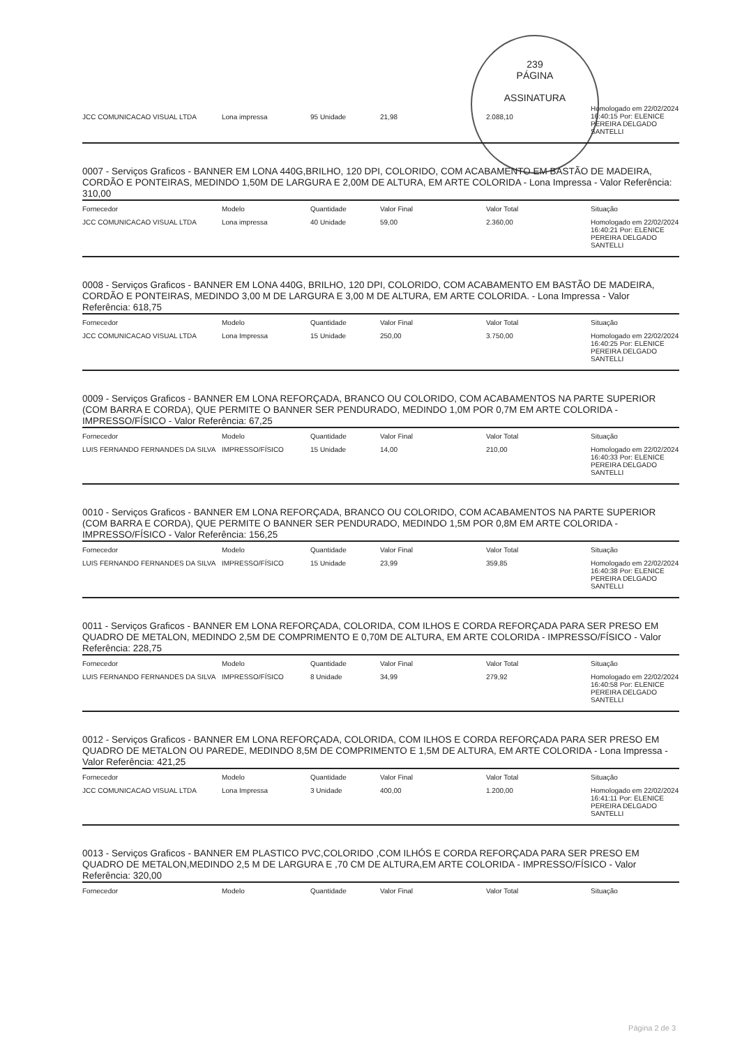239
PÁGINA
ASSINATURA
| JCC COMUNICACAO VISUAL LTDA | Lona impressa | 95 Unidade | 21,98 | 2.088,10 | Homologado em 22/02/2024 16:40:15 Por: ELENICE PEREIRA DELGADO SANTELLI |
0007 - Serviços Graficos - BANNER EM LONA 440G,BRILHO, 120 DPI, COLORIDO, COM ACABAMENTO EM BASTÃO DE MADEIRA, CORDÃO E PONTEIRAS, MEDINDO 1,50M DE LARGURA E 2,00M DE ALTURA, EM ARTE COLORIDA - Lona Impressa - Valor Referência: 310,00
| Fornecedor | Modelo | Quantidade | Valor Final | Valor Total | Situação |
| --- | --- | --- | --- | --- | --- |
| JCC COMUNICACAO VISUAL LTDA | Lona impressa | 40 Unidade | 59,00 | 2.360,00 | Homologado em 22/02/2024 16:40:21 Por: ELENICE PEREIRA DELGADO SANTELLI |
0008 - Serviços Graficos - BANNER EM LONA 440G, BRILHO, 120 DPI, COLORIDO, COM ACABAMENTO EM BASTÃO DE MADEIRA, CORDÃO E PONTEIRAS, MEDINDO 3,00 M DE LARGURA E 3,00 M DE ALTURA, EM ARTE COLORIDA. - Lona Impressa - Valor Referência: 618,75
| Fornecedor | Modelo | Quantidade | Valor Final | Valor Total | Situação |
| --- | --- | --- | --- | --- | --- |
| JCC COMUNICACAO VISUAL LTDA | Lona Impressa | 15 Unidade | 250,00 | 3.750,00 | Homologado em 22/02/2024 16:40:25 Por: ELENICE PEREIRA DELGADO SANTELLI |
0009 - Serviços Graficos - BANNER EM LONA REFORÇADA, BRANCO OU COLORIDO, COM ACABAMENTOS NA PARTE SUPERIOR (COM BARRA E CORDA), QUE PERMITE O BANNER SER PENDURADO, MEDINDO 1,0M POR 0,7M EM ARTE COLORIDA - IMPRESSO/FÍSICO - Valor Referência: 67,25
| Fornecedor | Modelo | Quantidade | Valor Final | Valor Total | Situação |
| --- | --- | --- | --- | --- | --- |
| LUIS FERNANDO FERNANDES DA SILVA | IMPRESSO/FÍSICO | 15 Unidade | 14,00 | 210,00 | Homologado em 22/02/2024 16:40:33 Por: ELENICE PEREIRA DELGADO SANTELLI |
0010 - Serviços Graficos - BANNER EM LONA REFORÇADA, BRANCO OU COLORIDO, COM ACABAMENTOS NA PARTE SUPERIOR (COM BARRA E CORDA), QUE PERMITE O BANNER SER PENDURADO, MEDINDO 1,5M POR 0,8M EM ARTE COLORIDA - IMPRESSO/FÍSICO - Valor Referência: 156,25
| Fornecedor | Modelo | Quantidade | Valor Final | Valor Total | Situação |
| --- | --- | --- | --- | --- | --- |
| LUIS FERNANDO FERNANDES DA SILVA | IMPRESSO/FÍSICO | 15 Unidade | 23,99 | 359,85 | Homologado em 22/02/2024 16:40:38 Por: ELENICE PEREIRA DELGADO SANTELLI |
0011 - Serviços Graficos - BANNER EM LONA REFORÇADA, COLORIDA, COM ILHOS E CORDA REFORÇADA PARA SER PRESO EM QUADRO DE METALON, MEDINDO 2,5M DE COMPRIMENTO E 0,70M DE ALTURA, EM ARTE COLORIDA - IMPRESSO/FÍSICO - Valor Referência: 228,75
| Fornecedor | Modelo | Quantidade | Valor Final | Valor Total | Situação |
| --- | --- | --- | --- | --- | --- |
| LUIS FERNANDO FERNANDES DA SILVA | IMPRESSO/FÍSICO | 8 Unidade | 34,99 | 279,92 | Homologado em 22/02/2024 16:40:58 Por: ELENICE PEREIRA DELGADO SANTELLI |
0012 - Serviços Graficos - BANNER EM LONA REFORÇADA, COLORIDA, COM ILHOS E CORDA REFORÇADA PARA SER PRESO EM QUADRO DE METALON OU PAREDE, MEDINDO 8,5M DE COMPRIMENTO E 1,5M DE ALTURA, EM ARTE COLORIDA - Lona Impressa - Valor Referência: 421,25
| Fornecedor | Modelo | Quantidade | Valor Final | Valor Total | Situação |
| --- | --- | --- | --- | --- | --- |
| JCC COMUNICACAO VISUAL LTDA | Lona Impressa | 3 Unidade | 400,00 | 1.200,00 | Homologado em 22/02/2024 16:41:11 Por: ELENICE PEREIRA DELGADO SANTELLI |
0013 - Serviços Graficos - BANNER EM PLASTICO PVC,COLORIDO ,COM ILHÓS E CORDA REFORÇADA PARA SER PRESO EM QUADRO DE METALON,MEDINDO 2,5 M DE LARGURA E ,70 CM DE ALTURA,EM ARTE COLORIDA - IMPRESSO/FÍSICO - Valor Referência: 320,00
| Fornecedor | Modelo | Quantidade | Valor Final | Valor Total | Situação |
| --- | --- | --- | --- | --- | --- |
Página 2 de 3